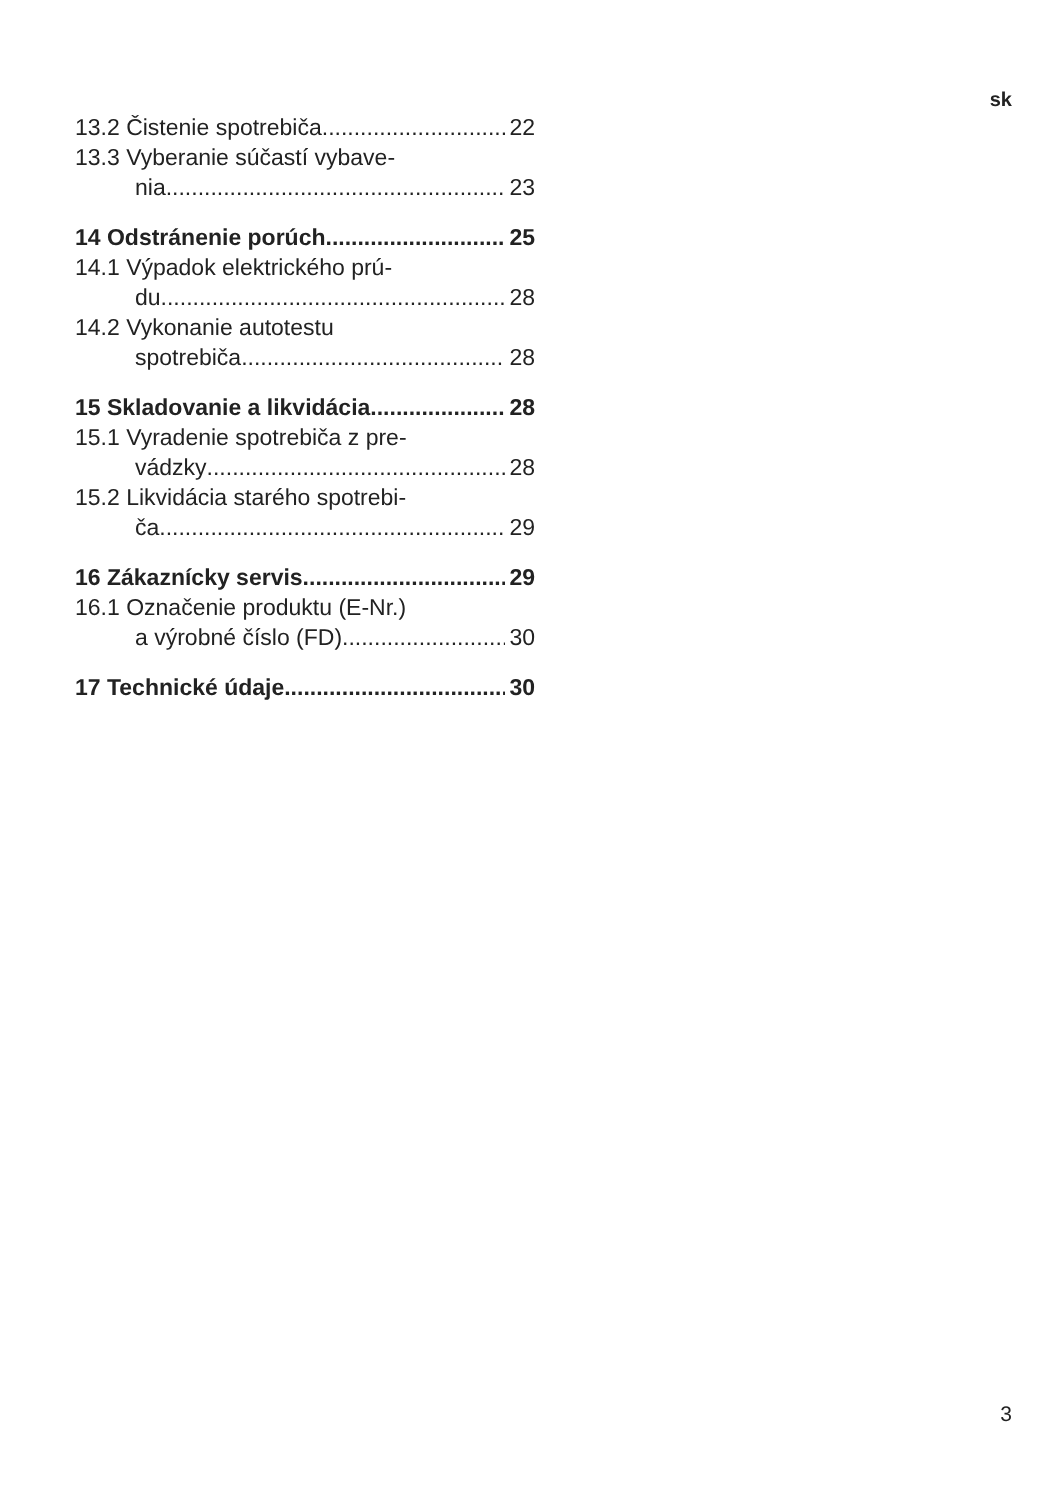sk
13.2 Čistenie spotrebiča 22
13.3 Vyberanie súčastí vybave-
nia 23
14 Odstránenie porúch 25
14.1 Výpadok elektrického prú-
du 28
14.2 Vykonanie autotestu
spotrebiča 28
15 Skladovanie a likvidácia 28
15.1 Vyradenie spotrebiča z pre-
vádzky 28
15.2 Likvidácia starého spotrebi-
ča 29
16 Zákaznícky servis 29
16.1 Označenie produktu (E-Nr.)
a výrobné číslo (FD) 30
17 Technické údaje 30
3